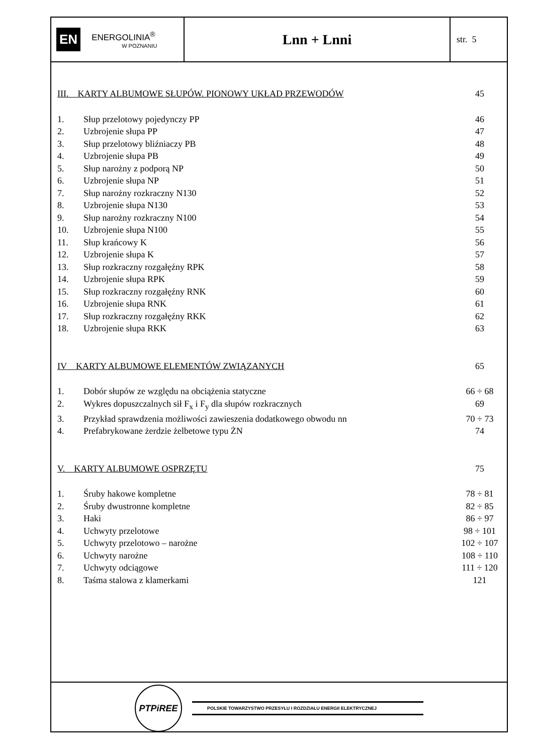EN
ENERGOLINIA<sup>®</sup>
W POZNANIU
Lnn + Lnni
str. 5
III. KARTY ALBUMOWE SŁUPÓW. PIONOWY UKŁAD PRZEWODÓW 45
1. Słup przelotowy pojedynczy PP 46
2. Uzbrojenie słupa PP 47
3. Słup przelotowy bliźniaczy PB 48
4. Uzbrojenie słupa PB 49
5. Słup narożny z podporą NP 50
6. Uzbrojenie słupa NP 51
7. Słup narożny rozkraczny N130 52
8. Uzbrojenie słupa N130 53
9. Słup narożny rozkraczny N100 54
10. Uzbrojenie słupa N100 55
11. Słup krańcowy K 56
12. Uzbrojenie słupa K 57
13. Słup rozkraczny rozgałęźny RPK 58
14. Uzbrojenie słupa RPK 59
15. Słup rozkraczny rozgałęźny RNK 60
16. Uzbrojenie słupa RNK 61
17. Słup rozkraczny rozgałęźny RKK 62
18. Uzbrojenie słupa RKK 63
IV KARTY ALBUMOWE ELEMENTÓW ZWIĄZANYCH 65
1. Dobór słupów ze względu na obciążenia statyczne 66 ÷ 68
2. Wykres dopuszczalnych sił F<sub>x</sub> i F<sub>y</sub> dla słupów rozkracznych 69
3. Przykład sprawdzenia możliwości zawieszenia dodatkowego obwodu nn 70 ÷ 73
4. Prefabrykowane żerdzie żelbetowe typu ŻN 74
V. KARTY ALBUMOWE OSPRZĘTU 75
1. Śruby hakowe kompletne 78 ÷ 81
2. Śruby dwustronne kompletne 82 ÷ 85
3. Haki 86 ÷ 97
4. Uchwyty przelotowe 98 ÷ 101
5. Uchwyty przelotowo – narożne 102 ÷ 107
6. Uchwyty narożne 108 ÷ 110
7. Uchwyty odciągowe 111 ÷ 120
8. Taśma stalowa z klamerkami 121
PTPiREE
POLSKIE TOWARZYSTWO PRZESYŁU I ROZDZIAŁU ENERGII ELEKTRYCZNEJ